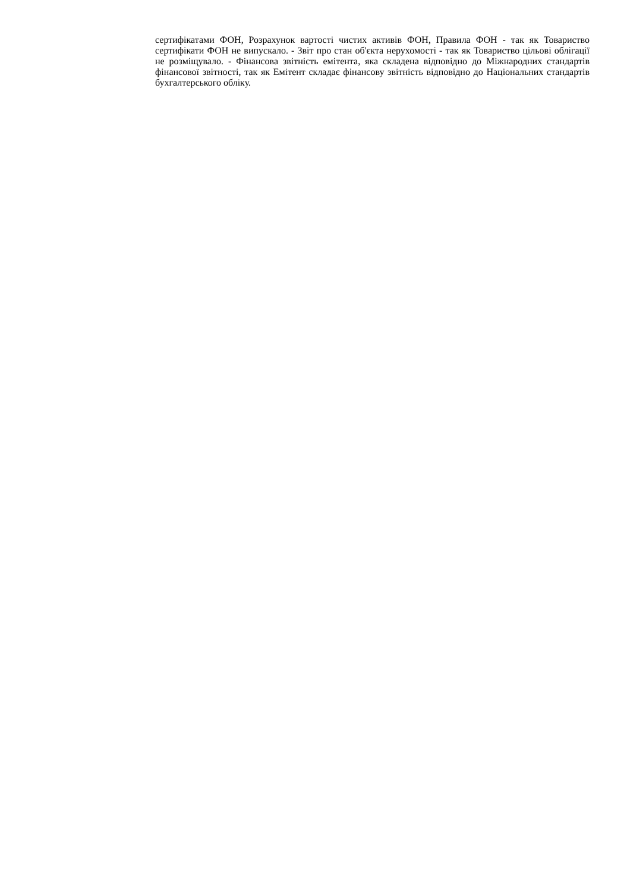сертифікатами ФОН, Розрахунок вартості чистих активів ФОН, Правила ФОН - так як Товариство сертифікати ФОН не випускало. - Звіт про стан об'єкта нерухомості - так як Товариство цільові облігації не розміщувало. - Фінансова звітність емітента, яка складена відповідно до Міжнародних стандартів фінансової звітності, так як Емітент складає фінансову звітність відповідно до Національних стандартів бухгалтерського обліку.